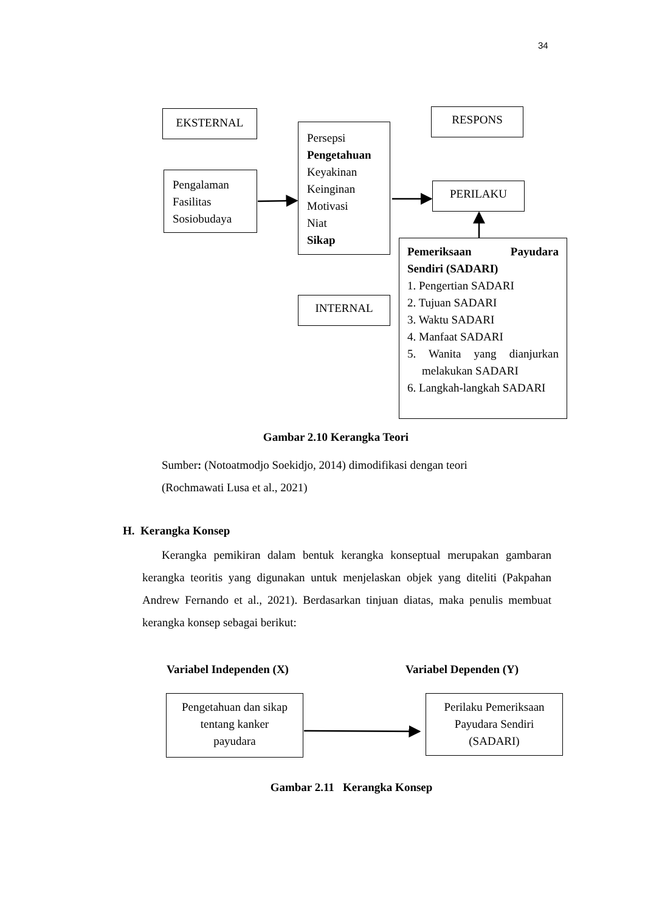34
EKSTERNAL
Pengalaman
Fasilitas
Sosiobudaya
Persepsi
Pengetahuan
Keyakinan
Keinginan
Motivasi
Niat
Sikap
INTERNAL
RESPONS
PERILAKU
Pemeriksaan Payudara
Sendiri (SADARI)
1. Pengertian SADARI
2. Tujuan SADARI
3. Waktu SADARI
4. Manfaat SADARI
5. Wanita yang dianjurkan melakukan SADARI
6. Langkah-langkah SADARI
Gambar 2.10 Kerangka Teori
Sumber: (Notoatmodjo Soekidjo, 2014) dimodifikasi dengan teori
(Rochmawati Lusa et al., 2021)
H. Kerangka Konsep
Kerangka pemikiran dalam bentuk kerangka konseptual merupakan gambaran kerangka teoritis yang digunakan untuk menjelaskan objek yang diteliti (Pakpahan Andrew Fernando et al., 2021). Berdasarkan tinjuan diatas, maka penulis membuat kerangka konsep sebagai berikut:
Variabel Independen (X) Variabel Dependen (Y)
Pengetahuan dan sikap
tentang kanker
payudara
Perilaku Pemeriksaan
Payudara Sendiri
(SADARI)
Gambar 2.11 Kerangka Konsep